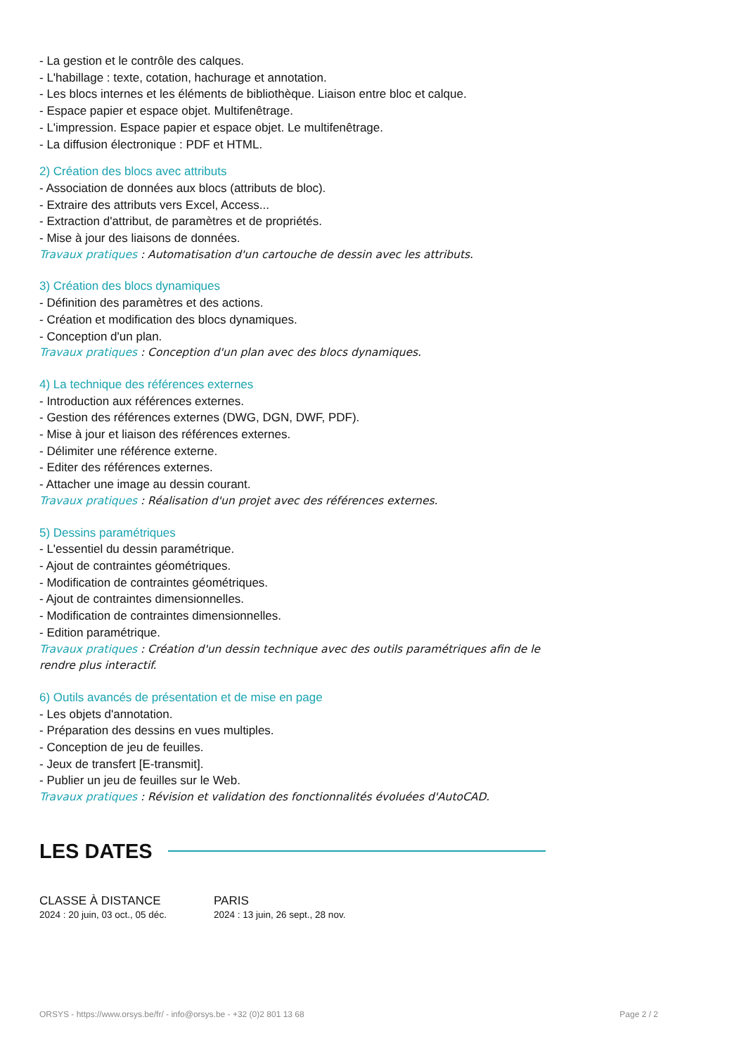- La gestion et le contrôle des calques.
- L'habillage : texte, cotation, hachurage et annotation.
- Les blocs internes et les éléments de bibliothèque. Liaison entre bloc et calque.
- Espace papier et espace objet. Multifenêtrage.
- L'impression. Espace papier et espace objet. Le multifenêtrage.
- La diffusion électronique : PDF et HTML.
2) Création des blocs avec attributs
- Association de données aux blocs (attributs de bloc).
- Extraire des attributs vers Excel, Access...
- Extraction d'attribut, de paramètres et de propriétés.
- Mise à jour des liaisons de données.
Travaux pratiques : Automatisation d'un cartouche de dessin avec les attributs.
3) Création des blocs dynamiques
- Définition des paramètres et des actions.
- Création et modification des blocs dynamiques.
- Conception d'un plan.
Travaux pratiques : Conception d'un plan avec des blocs dynamiques.
4) La technique des références externes
- Introduction aux références externes.
- Gestion des références externes (DWG, DGN, DWF, PDF).
- Mise à jour et liaison des références externes.
- Délimiter une référence externe.
- Editer des références externes.
- Attacher une image au dessin courant.
Travaux pratiques : Réalisation d'un projet avec des références externes.
5) Dessins paramétriques
- L'essentiel du dessin paramétrique.
- Ajout de contraintes géométriques.
- Modification de contraintes géométriques.
- Ajout de contraintes dimensionnelles.
- Modification de contraintes dimensionnelles.
- Edition paramétrique.
Travaux pratiques : Création d'un dessin technique avec des outils paramétriques afin de le rendre plus interactif.
6) Outils avancés de présentation et de mise en page
- Les objets d'annotation.
- Préparation des dessins en vues multiples.
- Conception de jeu de feuilles.
- Jeux de transfert [E-transmit].
- Publier un jeu de feuilles sur le Web.
Travaux pratiques : Révision et validation des fonctionnalités évoluées d'AutoCAD.
LES DATES
CLASSE À DISTANCE
2024 : 20 juin, 03 oct., 05 déc.
PARIS
2024 : 13 juin, 26 sept., 28 nov.
ORSYS - https://www.orsys.be/fr/ - info@orsys.be - +32 (0)2 801 13 68 Page 2 / 2